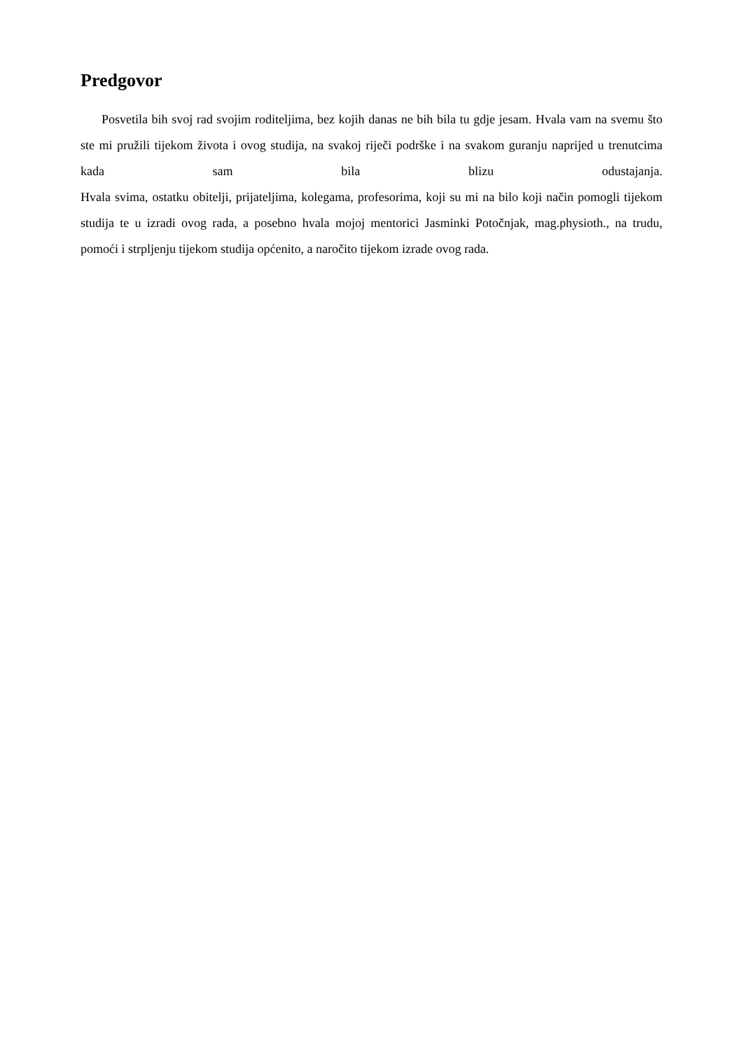Predgovor
Posvetila bih svoj rad svojim roditeljima, bez kojih danas ne bih bila tu gdje jesam. Hvala vam na svemu što ste mi pružili tijekom života i ovog studija, na svakoj riječi podrške i na svakom guranju naprijed u trenutcima kada sam bila blizu odustajanja.
Hvala svima, ostatku obitelji, prijateljima, kolegama, profesorima, koji su mi na bilo koji način pomogli tijekom studija te u izradi ovog rada, a posebno hvala mojoj mentorici Jasminki Potočnjak, mag.physioth., na trudu, pomoći i strpljenju tijekom studija općenito, a naročito tijekom izrade ovog rada.